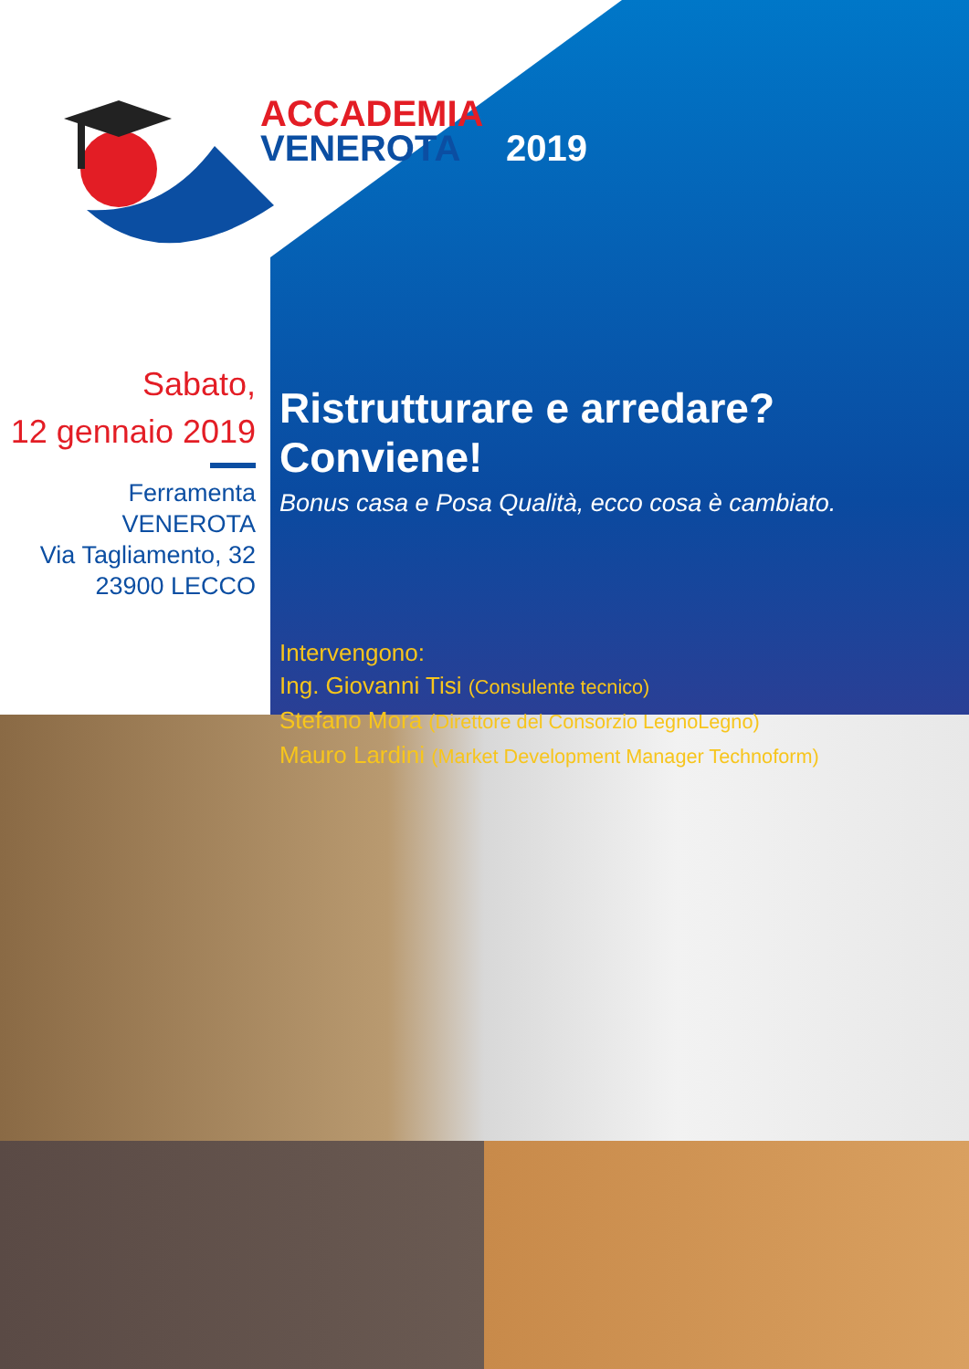ACCADEMIA
VENEROTA 2019
Sabato,
12 gennaio 2019
Ferramenta VENEROTA
Via Tagliamento, 32
23900 LECCO
Ristrutturare e arredare? Conviene!
Bonus casa e Posa Qualità, ecco cosa è cambiato.
Intervengono:
Ing. Giovanni Tisi (Consulente tecnico)
Stefano Mora (Direttore del Consorzio LegnoLegno)
Mauro Lardini (Market Development Manager Technoform)